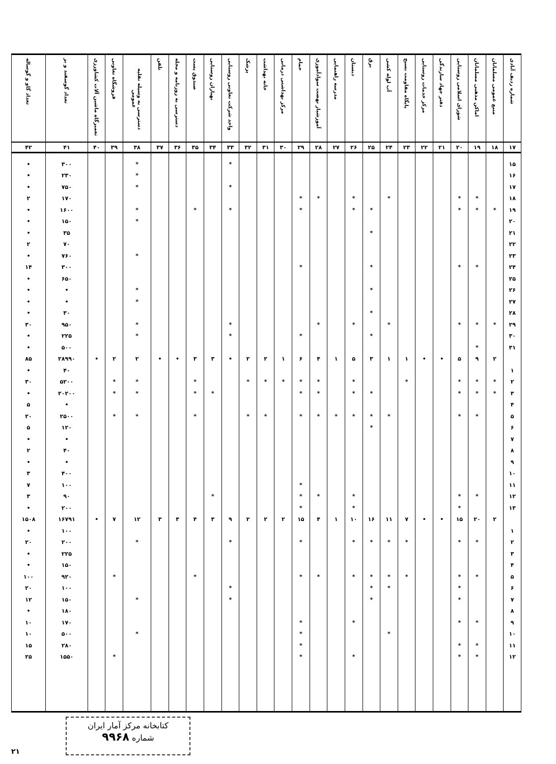| شماره ردیف آبادی | منبع عمومی مسلمانان | اماکن مذهبی مسلمانان | شورای اسلامی روستایی | دفتر جهاد سازندگی | مرکز خدمات روستایی | پایگاه مقاومت بسیج | آب لوله کشی | برق | دبستان | مدرسه راهنمایی | آموزشیار نهضت سوادآموزی | حمام | مرکز بهداشتی درمانی | خانه بهداشت | پزشک | واحد شرکت تعاونی روستایی | بهیاران روستایی | صندوق پست | دسترسی به روزنامه و مجله | تلفن | دسترسی به وسیله نقلیه عمومی | فروشگاه تعاونی | تعمیرگاه ماشین آلات کشاورزی | تعداد گوسفند و بز | تعداد گاو و گوساله |
| --- | --- | --- | --- | --- | --- | --- | --- | --- | --- | --- | --- | --- | --- | --- | --- | --- | --- | --- | --- | --- | --- | --- | --- | --- | --- |
| ۱۷ | ۱۸ | ۱۹ | ۲۰ | ۲۱ | ۲۲ | ۲۳ | ۲۴ | ۲۵ | ۲۶ | ۲۷ | ۲۸ | ۲۹ | ۳۰ | ۳۱ | ۳۲ | ۳۳ | ۳۴ | ۳۵ | ۳۶ | ۳۷ | ۳۸ | ۳۹ | ۴۰ | ۴۱ | ۴۲ |
| ۱۵ | | | | | | | | | | | | | | | | * | | | | | * | | | ۳۰۰ | • |
| ۱۶ | | | | | | | | | | | | | | | | | | | | | * | | | ۲۳۰ | • |
| ۱۷ | | | | | | | | | | | | | | | | * | | | | | * | | | ۷۵۰ | • |
| ۱۸ | | * | * | | | | * | | * | | * | * | | | | | | | | | | | | ۱۷۰ | ۲ |
| ۱۹ | * | * | * | | | | | * | * | | | * | | | | * | | * | | | * | | | ۱۶۰۰ | • |
| ۲۰ | | | | | | | | | | | | | | | | | | | | | * | | | ۱۵۰ | • |
| ۲۱ | | | | | | | | * | | | | | | | | | | | | | | | | ۳۵ | • |
| ۲۲ | | | | | | | | | | | | | | | | | | | | | | | | ۷۰ | ۲ |
| ۲۳ | | | | | | | | | | | | | | | | | | | | | * | | | ۷۶۰ | • |
| ۲۴ | | * | * | | | | | * | | | | * | | | | | | | | | | | | ۳۰۰ | ۱۴ |
| ۲۵ | | | | | | | | | | | | | | | | | | | | | | | | ۶۵۰ | • |
| ۲۶ | | | | | | | | * | | | | | | | | | | | | | * | | | • | • |
| ۲۷ | | | | | | | | | | | | | | | | | | | | | * | | | • | • |
| ۲۸ | | | | | | | | * | | | | | | | | | | | | | | | | ۳۰ | • |
| ۲۹ | * | * | * | | | | * | | * | | * | | | | | * | | | | | * | | | ۹۵۰ | ۳۰ |
| ۳۰ | | | | | | | | * | | | | * | | | | * | | | | | * | | | ۲۲۵ | • |
| ۳۱ | | * | | | | | | | | | | | | | | | | | | | | | | ۵۰۰ | • |
| | ۲ | ۹ | ۵ | • | • | ۱ | ۱ | ۳ | ۵ | ۱ | ۴ | ۶ | ۱ | ۲ | ۲ | • | ۳ | ۳ | • | • | ۲ | ۲ | • | ۲۸۹۹۰ | ۸۵ |
| ۱ | | | | | | | | | | | | | | | | | | | | | | | | ۴۰ | • |
| ۲ | * | * | * | | | * | | | * | | * | * | * | * | * | | | * | | | * | * | | ۵۲۰۰ | ۳۰ |
| ۳ | * | * | * | | | | | * | * | | * | * | | | | | * | * | | | * | * | | ۲۰۲۰۰ | • |
| ۴ | | | | | | | | | | | | | | | | | | | | | | | | • | ۵ |
| ۵ | | * | * | | | | * | * | * | * | * | * | | * | * | | | * | | | * | * | | ۲۵۰۰ | ۲۰ |
| ۶ | | | | | | | | * | | | | | | | | | | | | | | | | ۱۲۰ | ۵ |
| ۷ | | | | | | | | | | | | | | | | | | | | | | | | • | • |
| ۸ | | | | | | | | | | | | | | | | | | | | | | | | ۴۰ | ۲ |
| ۹ | | | | | | | | | | | | | | | | | | | | | | | | • | • |
| ۱۰ | | | | | | | | | | | | | | | | | | | | | | | | ۴۰۰ | ۳ |
| ۱۱ | | | | | | | | | | | | * | | | | | | | | | | | | ۱۰۰ | ۷ |
| ۱۲ | | * | * | | | | | | * | | * | * | | | | | * | | | | | | | ۹۰ | ۳ |
| ۱۳ | | | * | | | | | | * | | | * | | | | | | | | | | | | ۲۰۰ | • |
| | ۲ | ۲۰ | ۱۵ | • | • | ۷ | ۱۱ | ۱۶ | ۱۰ | ۱ | ۴ | ۱۵ | ۲ | ۲ | ۲ | ۹ | ۳ | ۴ | ۳ | ۳ | ۱۲ | ۷ | • | ۱۶۷۹۱ | ۱۵۰۸ |
| ۱ | | | | | | | | | | | | | | | | | | | | | | | | ۱۰۰ | • |
| ۲ | | * | * | | | * | * | * | * | | | * | | | | * | | | | | * | | | ۲۰۰ | ۲۰ |
| ۳ | | | | | | | | | | | | | | | | | | | | | | | | ۲۲۵ | • |
| ۴ | | | | | | | | | | | | | | | | | | | | | | | | ۱۵۰ | • |
| ۵ | | * | * | | | * | * | * | * | | * | * | | | | | | * | | | | * | | ۹۲۰ | ۱۰۰ |
| ۶ | | | * | | | | * | * | | | | | | | | * | | | | | | | | ۱۰۰ | ۲۰ |
| ۷ | | | * | | | | | * | | | | | | | | * | | | | | * | | | ۱۵۰ | ۱۲ |
| ۸ | | | | | | | | | | | | | | | | | | | | | | | | ۱۸۰ | • |
| ۹ | | * | * | | | | | | * | | | * | | | | | | | | | | | | ۱۷۰ | ۱۰ |
| ۱۰ | | | | | | | * | | | | | * | | | | | | | | | * | | | ۵۰۰ | ۱۰ |
| ۱۱ | | * | * | | | | | | | | | * | | | | | | | | | | | | ۲۸۰ | ۱۵ |
| ۱۲ | | * | * | | | | | | * | | | * | | | | | | | | | | * | | ۱۵۵۰ | ۲۵ |
کتابخانه مرکز آمار ایران
شماره ۹۹۶۸
۲۱